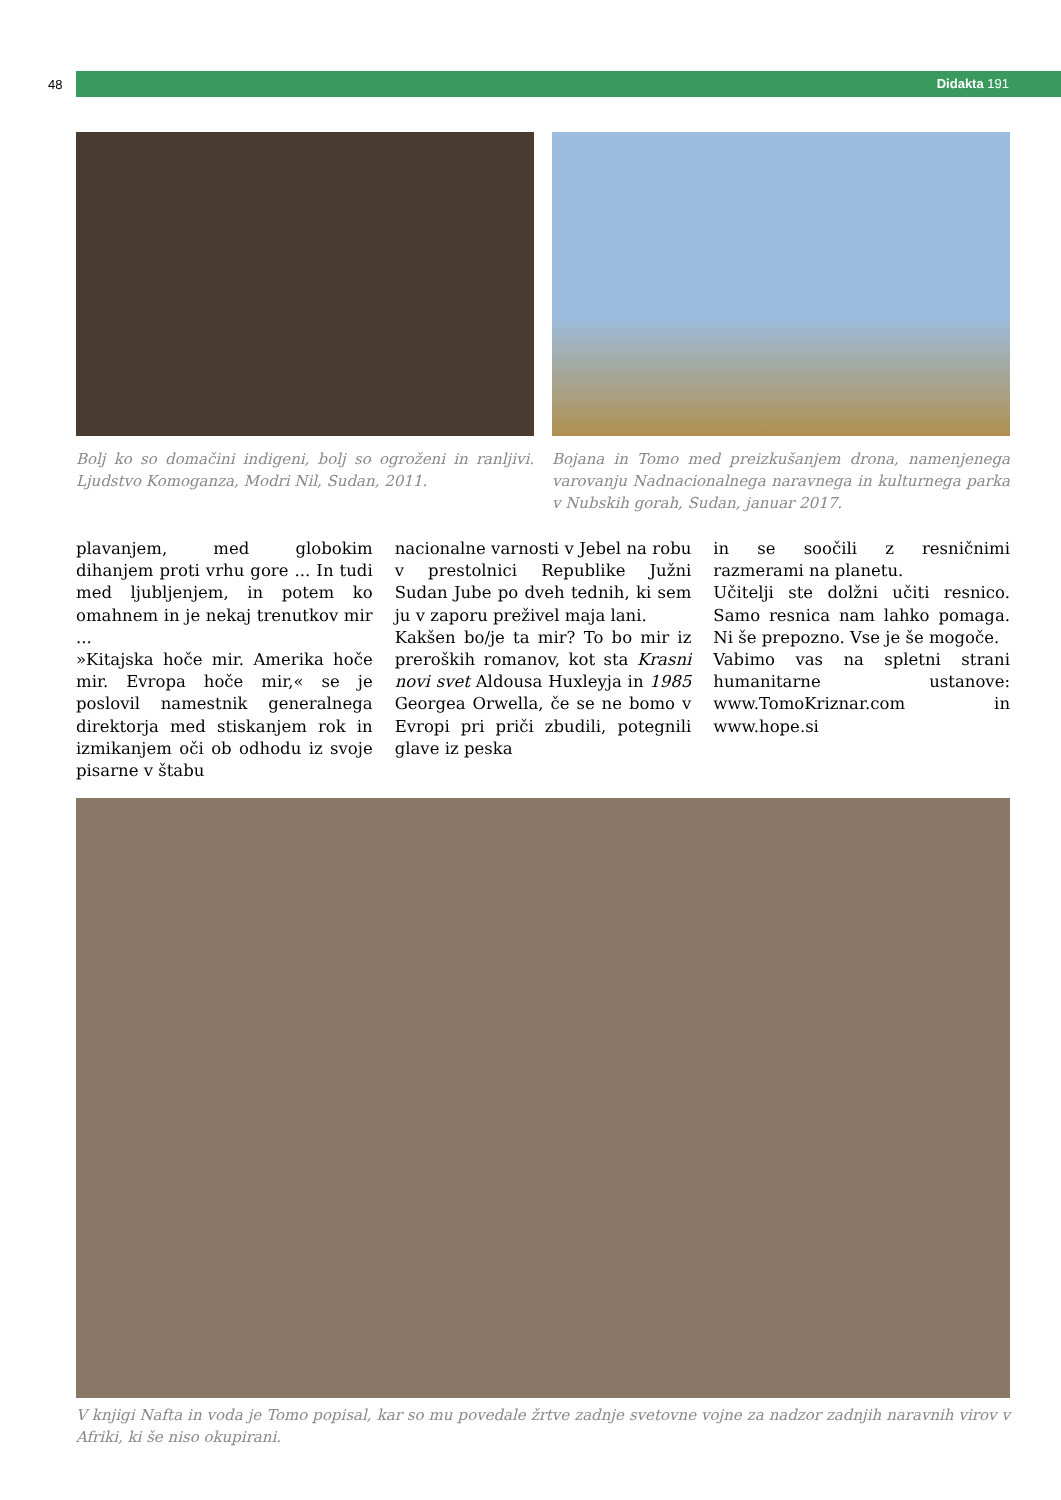48 Didakta 191
Bolj ko so domačini indigeni, bolj so ogroženi in ranljivi. Ljudstvo Komoganza, Modri Nil, Sudan, 2011.
Bojana in Tomo med preizkušanjem drona, namenjenega varovanju Nadnacionalnega naravnega in kulturnega parka v Nubskih gorah, Sudan, januar 2017.
plavanjem, med globokim dihanjem proti vrhu gore ... In tudi med ljubljenjem, in potem ko omahnem in je nekaj trenutkov mir ...
»Kitajska hoče mir. Amerika hoče mir. Evropa hoče mir,« se je poslovil namestnik generalnega direktorja med stiskanjem rok in izmikanjem oči ob odhodu iz svoje pisarne v štabu
nacionalne varnosti v Jebel na robu v prestolnici Republike Južni Sudan Jube po dveh tednih, ki sem ju v zaporu preživel maja lani.
Kakšen bo/je ta mir? To bo mir iz preroških romanov, kot sta Krasni novi svet Aldousa Huxleyja in 1985 Georgea Orwella, če se ne bomo v Evropi pri priči zbudili, potegnili glave iz peska
in se soočili z resničnimi razmerami na planetu.
Učitelji ste dolžni učiti resnico. Samo resnica nam lahko pomaga. Ni še prepozno. Vse je še mogoče.
Vabimo vas na spletni strani humanitarne ustanove: www.TomoKriznar.com in www.hope.si
V knjigi Nafta in voda je Tomo popisal, kar so mu povedale žrtve zadnje svetovne vojne za nadzor zadnjih naravnih virov v Afriki, ki še niso okupirani.